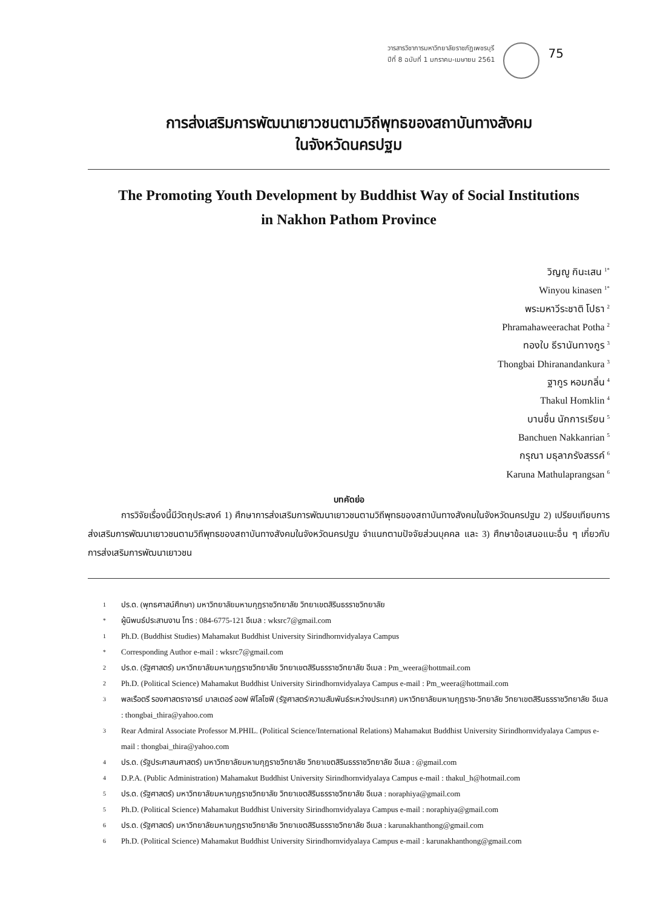วารสารวิชาการมหาวิทยาลัยราชภัฏเพชรบุรี
ปีที่ 8 ฉบับที่ 1 มกราคม-เมษายน 2561
75
การส่งเสริมการพัฒนาเยาวชนตามวิถีพุทธของสถาบันทางสังคม
ในจังหวัดนครปฐม
The Promoting Youth Development by Buddhist Way of Social Institutions
in Nakhon Pathom Province
วิญญู กินะเสน <sup>1*</sup>
Winyou kinasen <sup>1*</sup>
พระมหาวีระชาติ โปธา <sup>2</sup>
Phramahaweerachat Potha <sup>2</sup>
ทองใบ ธีรานันทางกูร <sup>3</sup>
Thongbai Dhiranandankura <sup>3</sup>
ฐากูร หอมกลิ่น <sup>4</sup>
Thakul Homklin <sup>4</sup>
บานชื่น นักการเรียน <sup>5</sup>
Banchuen Nakkanrian <sup>5</sup>
กรุณา มธุลาภรังสรรค์ <sup>6</sup>
Karuna Mathulaprangsan <sup>6</sup>
บทคัดย่อ
การวิจัยเรื่องนี้มีวัตถุประสงค์ 1) ศึกษาการส่งเสริมการพัฒนาเยาวชนตามวิถีพุทธของสถาบันทางสังคมในจังหวัดนครปฐม 2) เปรียบเทียบการส่งเสริมการพัฒนาเยาวชนตามวิถีพุทธของสถาบันทางสังคมในจังหวัดนครปฐม จำแนกตามปัจจัยส่วนบุคคล และ 3) ศึกษาข้อเสนอแนะอื่น ๆ เกี่ยวกับการส่งเสริมการพัฒนาเยาวชน
1 ปร.ด. (พุทธศาสน์ศึกษา) มหาวิทยาลัยมหามกุฏราชวิทยาลัย วิทยาเขตสิรินธรราชวิทยาลัย
* ผู้นิพนธ์ประสานงาน โทร : 084-6775-121 อีเมล : wksrc7@gmail.com
1 Ph.D. (Buddhist Studies) Mahamakut Buddhist University Sirindhornvidyalaya Campus
* Corresponding Author e-mail : wksrc7@gmail.com
2 ปร.ด. (รัฐศาสตร์) มหาวิทยาลัยมหามกุฏราชวิทยาลัย วิทยาเขตสิรินธรราชวิทยาลัย อีเมล : Pm_weera@hottmail.com
2 Ph.D. (Political Science) Mahamakut Buddhist University Sirindhornvidyalaya Campus e-mail : Pm_weera@hottmail.com
3 พลเรือตรี รองศาสตราจารย์ มาสเตอร์ ออฟ ฟิโลโซฟี (รัฐศาสตร์/ความสัมพันธ์ระหว่างประเทศ) มหาวิทยาลัยมหามกุฏราช-วิทยาลัย วิทยาเขตสิรินธรราชวิทยาลัย อีเมล : thongbai_thira@yahoo.com
3 Rear Admiral Associate Professor M.PHIL. (Political Science/International Relations) Mahamakut Buddhist University Sirindhornvidyalaya Campus e-mail : thongbai_thira@yahoo.com
4 ปร.ด. (รัฐประศาสนศาสตร์) มหาวิทยาลัยมหามกุฏราชวิทยาลัย วิทยาเขตสิรินธรราชวิทยาลัย อีเมล : @gmail.com
4 D.P.A. (Public Administration) Mahamakut Buddhist University Sirindhornvidyalaya Campus e-mail : thakul_h@hotmail.com
5 ปร.ด. (รัฐศาสตร์) มหาวิทยาลัยมหามกุฏราชวิทยาลัย วิทยาเขตสิรินธรราชวิทยาลัย อีเมล : noraphiya@gmail.com
5 Ph.D. (Political Science) Mahamakut Buddhist University Sirindhornvidyalaya Campus e-mail : noraphiya@gmail.com
6 ปร.ด. (รัฐศาสตร์) มหาวิทยาลัยมหามกุฏราชวิทยาลัย วิทยาเขตสิรินธรราชวิทยาลัย อีเมล : karunakhanthong@gmail.com
6 Ph.D. (Political Science) Mahamakut Buddhist University Sirindhornvidyalaya Campus e-mail : karunakhanthong@gmail.com